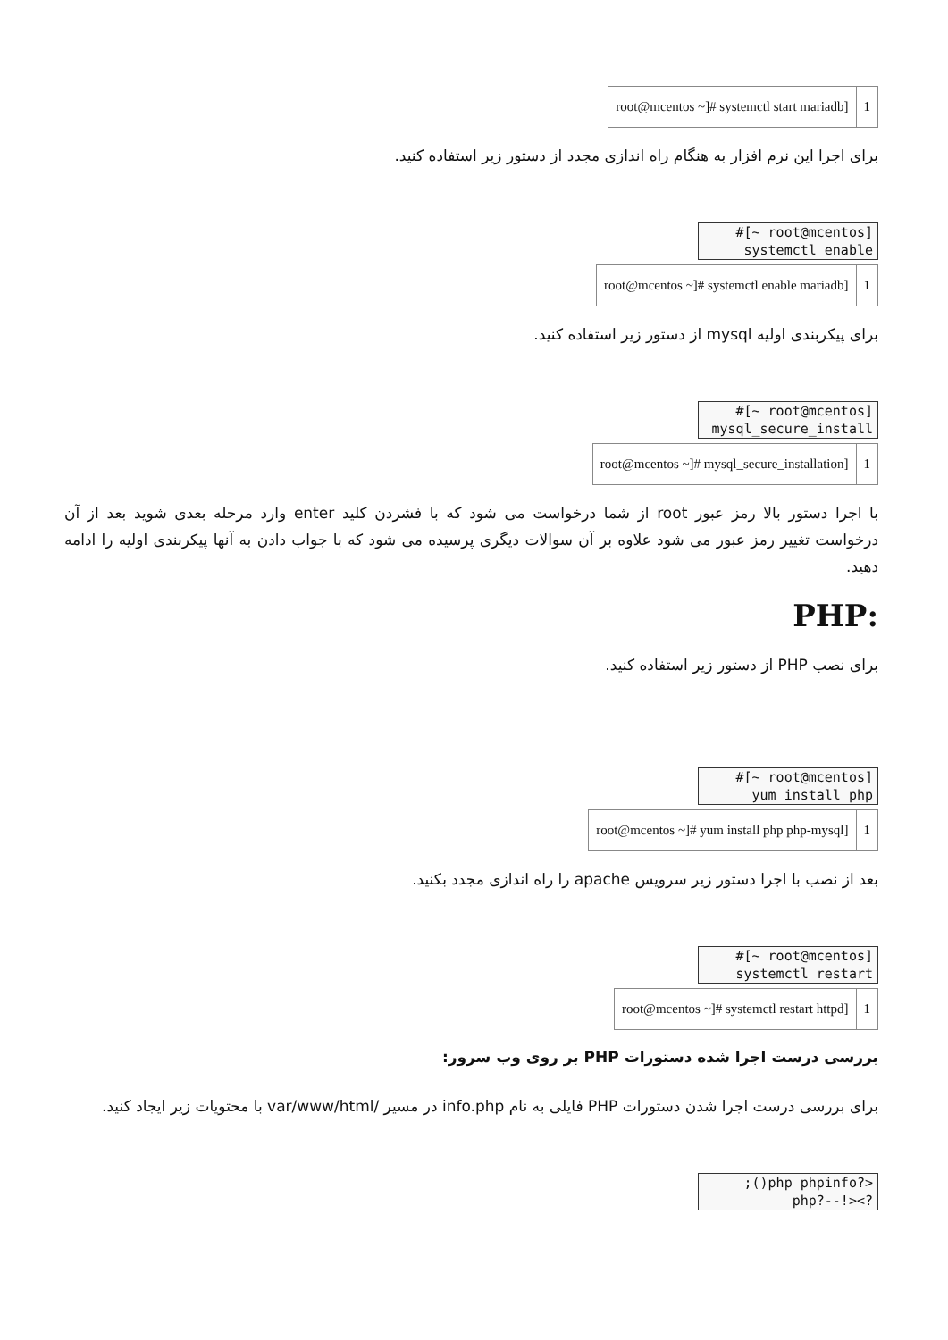| root@mcentos ~]# systemctl start mariadb] | 1 |
برای اجرا این نرم افزار به هنگام راه اندازی مجدد از دستور زیر استفاده کنید.
#[~ root@mcentos]
systemctl enable
| root@mcentos ~]# systemctl enable mariadb] | 1 |
برای پیکربندی اولیه mysql از دستور زیر استفاده کنید.
#[~ root@mcentos]
mysql_secure_install
| root@mcentos ~]# mysql_secure_installation] | 1 |
با اجرا دستور بالا رمز عبور root از شما درخواست می شود که با فشردن کلید enter وارد مرحله بعدی شوید بعد از آن درخواست تغییر رمز عبور می شود علاوه بر آن سوالات دیگری پرسیده می شود که با جواب دادن به آنها پیکربندی اولیه را ادامه دهید.
:PHP
برای نصب PHP از دستور زیر استفاده کنید.
#[~ root@mcentos]
yum install php
| root@mcentos ~]# yum install php php-mysql] | 1 |
بعد از نصب با اجرا دستور زیر سرویس apache را راه اندازی مجدد بکنید.
#[~ root@mcentos]
systemctl restart
| root@mcentos ~]# systemctl restart httpd] | 1 |
بررسی درست اجرا شده دستورات PHP بر روی وب سرور:
برای بررسی درست اجرا شدن دستورات PHP فایلی به نام info.php در مسیر /var/www/html با محتویات زیر ایجاد کنید.
;()php phpinfo?>
php?--!><?